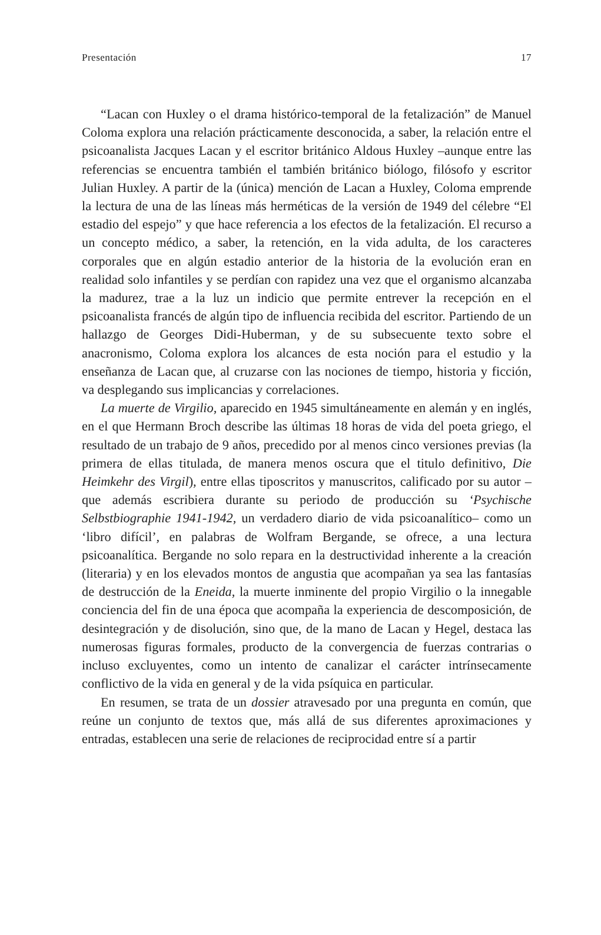Presentación 17
“Lacan con Huxley o el drama histórico-temporal de la fetalización” de Manuel Coloma explora una relación prácticamente desconocida, a saber, la relación entre el psicoanalista Jacques Lacan y el escritor británico Aldous Huxley –aunque entre las referencias se encuentra también el también británico biólogo, filósofo y escritor Julian Huxley. A partir de la (única) mención de Lacan a Huxley, Coloma emprende la lectura de una de las líneas más herméticas de la versión de 1949 del célebre “El estadio del espejo” y que hace referencia a los efectos de la fetalización. El recurso a un concepto médico, a saber, la retención, en la vida adulta, de los caracteres corporales que en algún estadio anterior de la historia de la evolución eran en realidad solo infantiles y se perdían con rapidez una vez que el organismo alcanzaba la madurez, trae a la luz un indicio que permite entrever la recepción en el psicoanalista francés de algún tipo de influencia recibida del escritor. Partiendo de un hallazgo de Georges Didi-Huberman, y de su subsecuente texto sobre el anacronismo, Coloma explora los alcances de esta noción para el estudio y la enseñanza de Lacan que, al cruzarse con las nociones de tiempo, historia y ficción, va desplegando sus implicancias y correlaciones.
La muerte de Virgilio, aparecido en 1945 simultáneamente en alemán y en inglés, en el que Hermann Broch describe las últimas 18 horas de vida del poeta griego, el resultado de un trabajo de 9 años, precedido por al menos cinco versiones previas (la primera de ellas titulada, de manera menos oscura que el titulo definitivo, Die Heimkehr des Virgil), entre ellas tiposcritos y manuscritos, calificado por su autor –que además escribiera durante su periodo de producción su ‘Psychische Selbstbiographie 1941-1942, un verdadero diario de vida psicoanalítico– como un ‘libro difícil’, en palabras de Wolfram Bergande, se ofrece, a una lectura psicoanalítica. Bergande no solo repara en la destructividad inherente a la creación (literaria) y en los elevados montos de angustia que acompañan ya sea las fantasías de destrucción de la Eneida, la muerte inminente del propio Virgilio o la innegable conciencia del fin de una época que acompaña la experiencia de descomposición, de desintegración y de disolución, sino que, de la mano de Lacan y Hegel, destaca las numerosas figuras formales, producto de la convergencia de fuerzas contrarias o incluso excluyentes, como un intento de canalizar el carácter intrínsecamente conflictivo de la vida en general y de la vida psíquica en particular.
En resumen, se trata de un dossier atravesado por una pregunta en común, que reúne un conjunto de textos que, más allá de sus diferentes aproximaciones y entradas, establecen una serie de relaciones de reciprocidad entre sí a partir